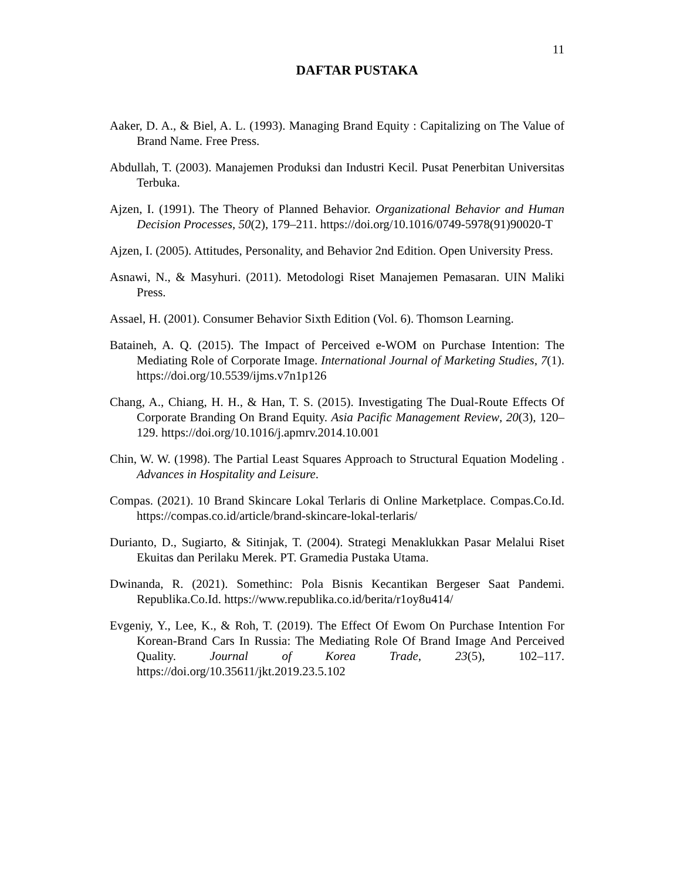11
DAFTAR PUSTAKA
Aaker, D. A., & Biel, A. L. (1993). Managing Brand Equity : Capitalizing on The Value of Brand Name. Free Press.
Abdullah, T. (2003). Manajemen Produksi dan Industri Kecil. Pusat Penerbitan Universitas Terbuka.
Ajzen, I. (1991). The Theory of Planned Behavior. Organizational Behavior and Human Decision Processes, 50(2), 179–211. https://doi.org/10.1016/0749-5978(91)90020-T
Ajzen, I. (2005). Attitudes, Personality, and Behavior 2nd Edition. Open University Press.
Asnawi, N., & Masyhuri. (2011). Metodologi Riset Manajemen Pemasaran. UIN Maliki Press.
Assael, H. (2001). Consumer Behavior Sixth Edition (Vol. 6). Thomson Learning.
Bataineh, A. Q. (2015). The Impact of Perceived e-WOM on Purchase Intention: The Mediating Role of Corporate Image. International Journal of Marketing Studies, 7(1). https://doi.org/10.5539/ijms.v7n1p126
Chang, A., Chiang, H. H., & Han, T. S. (2015). Investigating The Dual-Route Effects Of Corporate Branding On Brand Equity. Asia Pacific Management Review, 20(3), 120–129. https://doi.org/10.1016/j.apmrv.2014.10.001
Chin, W. W. (1998). The Partial Least Squares Approach to Structural Equation Modeling . Advances in Hospitality and Leisure.
Compas. (2021). 10 Brand Skincare Lokal Terlaris di Online Marketplace. Compas.Co.Id. https://compas.co.id/article/brand-skincare-lokal-terlaris/
Durianto, D., Sugiarto, & Sitinjak, T. (2004). Strategi Menaklukkan Pasar Melalui Riset Ekuitas dan Perilaku Merek. PT. Gramedia Pustaka Utama.
Dwinanda, R. (2021). Somethinc: Pola Bisnis Kecantikan Bergeser Saat Pandemi. Republika.Co.Id. https://www.republika.co.id/berita/r1oy8u414/
Evgeniy, Y., Lee, K., & Roh, T. (2019). The Effect Of Ewom On Purchase Intention For Korean-Brand Cars In Russia: The Mediating Role Of Brand Image And Perceived Quality. Journal of Korea Trade, 23(5), 102–117. https://doi.org/10.35611/jkt.2019.23.5.102